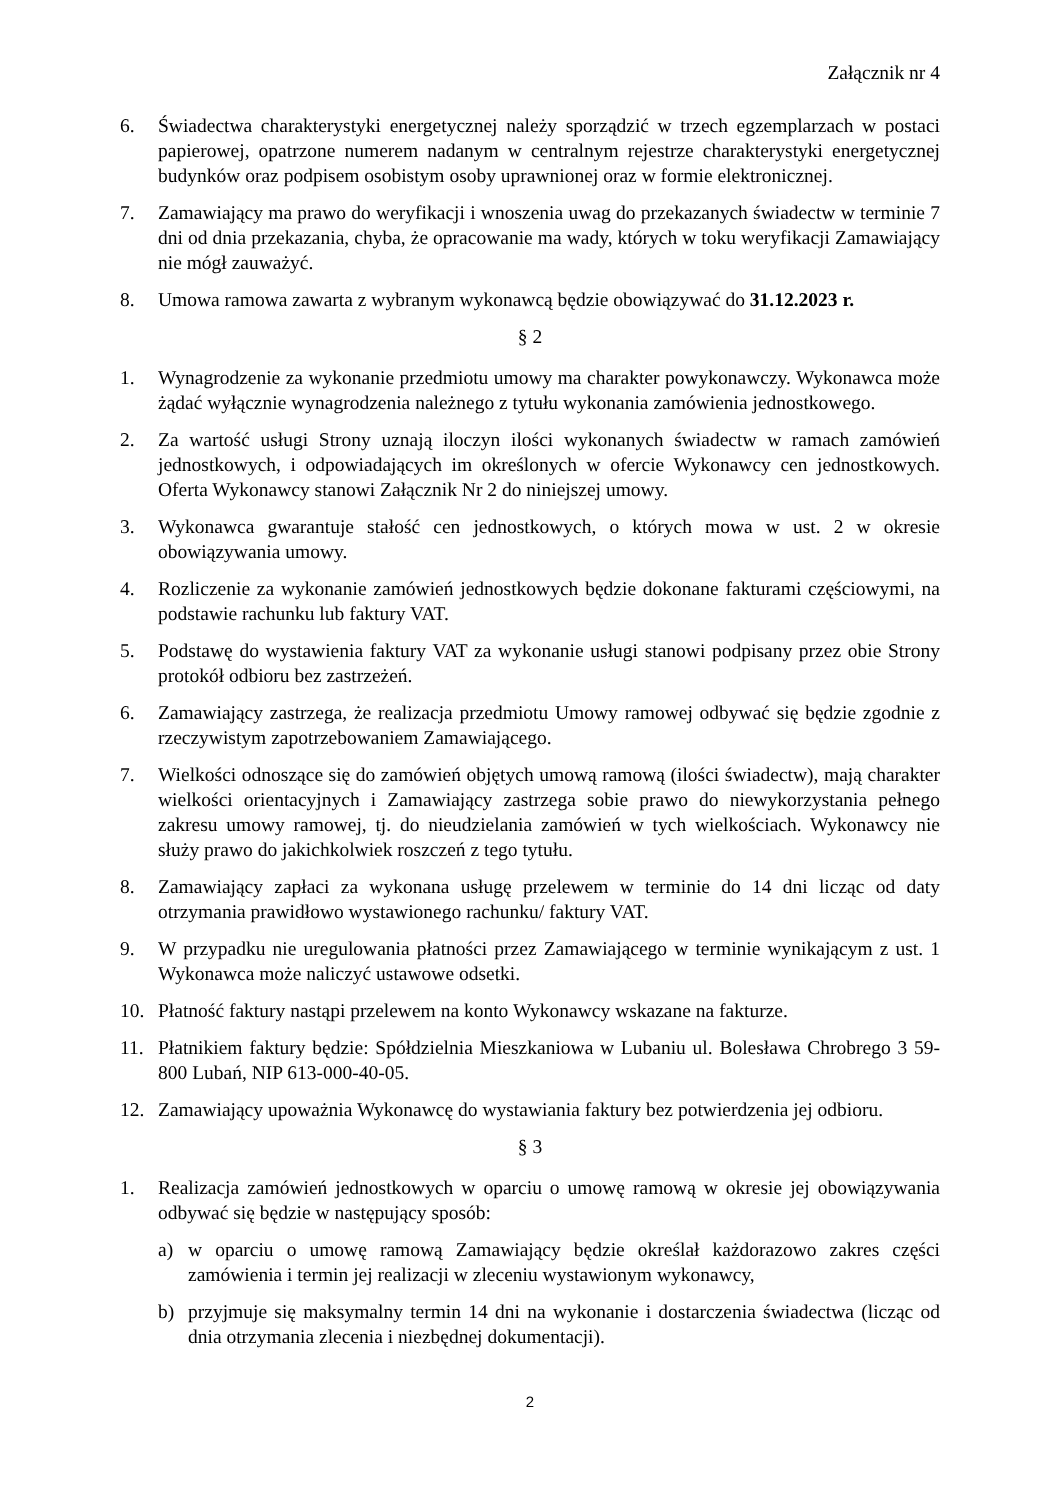Załącznik nr 4
6. Świadectwa charakterystyki energetycznej należy sporządzić w trzech egzemplarzach w postaci papierowej, opatrzone numerem nadanym w centralnym rejestrze charakterystyki energetycznej budynków oraz podpisem osobistym osoby uprawnionej oraz w formie elektronicznej.
7. Zamawiający ma prawo do weryfikacji i wnoszenia uwag do przekazanych świadectw w terminie 7 dni od dnia przekazania, chyba, że opracowanie ma wady, których w toku weryfikacji Zamawiający nie mógł zauważyć.
8. Umowa ramowa zawarta z wybranym wykonawcą będzie obowiązywać do 31.12.2023 r.
§ 2
1. Wynagrodzenie za wykonanie przedmiotu umowy ma charakter powykonawczy. Wykonawca może żądać wyłącznie wynagrodzenia należnego z tytułu wykonania zamówienia jednostkowego.
2. Za wartość usługi Strony uznają iloczyn ilości wykonanych świadectw w ramach zamówień jednostkowych, i odpowiadających im określonych w ofercie Wykonawcy cen jednostkowych. Oferta Wykonawcy stanowi Załącznik Nr 2 do niniejszej umowy.
3. Wykonawca gwarantuje stałość cen jednostkowych, o których mowa w ust. 2 w okresie obowiązywania umowy.
4. Rozliczenie za wykonanie zamówień jednostkowych będzie dokonane fakturami częściowymi, na podstawie rachunku lub faktury VAT.
5. Podstawę do wystawienia faktury VAT za wykonanie usługi stanowi podpisany przez obie Strony protokół odbioru bez zastrzeżeń.
6. Zamawiający zastrzega, że realizacja przedmiotu Umowy ramowej odbywać się będzie zgodnie z rzeczywistym zapotrzebowaniem Zamawiającego.
7. Wielkości odnoszące się do zamówień objętych umową ramową (ilości świadectw), mają charakter wielkości orientacyjnych i Zamawiający zastrzega sobie prawo do niewykorzystania pełnego zakresu umowy ramowej, tj. do nieudzielania zamówień w tych wielkościach. Wykonawcy nie służy prawo do jakichkolwiek roszczeń z tego tytułu.
8. Zamawiający zapłaci za wykonana usługę przelewem w terminie do 14 dni licząc od daty otrzymania prawidłowo wystawionego rachunku/ faktury VAT.
9. W przypadku nie uregulowania płatności przez Zamawiającego w terminie wynikającym z ust. 1 Wykonawca może naliczyć ustawowe odsetki.
10. Płatność faktury nastąpi przelewem na konto Wykonawcy wskazane na fakturze.
11. Płatnikiem faktury będzie: Spółdzielnia Mieszkaniowa w Lubaniu ul. Bolesława Chrobrego 3 59-800 Lubań, NIP 613-000-40-05.
12. Zamawiający upoważnia Wykonawcę do wystawiania faktury bez potwierdzenia jej odbioru.
§ 3
1. Realizacja zamówień jednostkowych w oparciu o umowę ramową w okresie jej obowiązywania odbywać się będzie w następujący sposób:
a) w oparciu o umowę ramową Zamawiający będzie określał każdorazowo zakres części zamówienia i termin jej realizacji w zleceniu wystawionym wykonawcy,
b) przyjmuje się maksymalny termin 14 dni na wykonanie i dostarczenia świadectwa (licząc od dnia otrzymania zlecenia i niezbędnej dokumentacji).
2